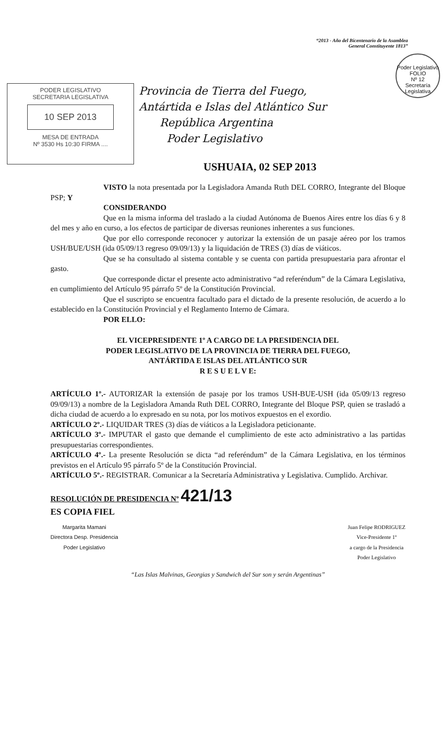“2013 - Año del Bicentenario de la Asamblea
General Constituyente 1813”
PODER LEGISLATIVO
SECRETARIA LEGISLATIVA
10 SEP 2013
MESA DE ENTRADA
Nº 3530 Hs 10:30 FIRMA ....
Provincia de Tierra del Fuego,
Antártida e Islas del Atlántico Sur
República Argentina
Poder Legislativo
Poder Legislativo
FOLIO
Nº 12
Secretaría Legislativa
USHUAIA, 02 SEP 2013
VISTO la nota presentada por la Legisladora Amanda Ruth DEL CORRO, Integrante del Bloque PSP; Y
CONSIDERANDO
Que en la misma informa del traslado a la ciudad Autónoma de Buenos Aires entre los días 6 y 8 del mes y año en curso, a los efectos de participar de diversas reuniones inherentes a sus funciones.
Que por ello corresponde reconocer y autorizar la extensión de un pasaje aéreo por los tramos USH/BUE/USH (ida 05/09/13 regreso 09/09/13) y la liquidación de TRES (3) días de viáticos.
Que se ha consultado al sistema contable y se cuenta con partida presupuestaria para afrontar el gasto.
Que corresponde dictar el presente acto administrativo “ad referéndum” de la Cámara Legislativa, en cumplimiento del Artículo 95 párrafo 5º de la Constitución Provincial.
Que el suscripto se encuentra facultado para el dictado de la presente resolución, de acuerdo a lo establecido en la Constitución Provincial y el Reglamento Interno de Cámara.
POR ELLO:
EL VICEPRESIDENTE 1º A CARGO DE LA PRESIDENCIA DEL
PODER LEGISLATIVO DE LA PROVINCIA DE TIERRA DEL FUEGO,
ANTÁRTIDA E ISLAS DEL ATLÁNTICO SUR
R E S U E L V E:
ARTÍCULO 1º.- AUTORIZAR la extensión de pasaje por los tramos USH-BUE-USH (ida 05/09/13 regreso 09/09/13) a nombre de la Legisladora Amanda Ruth DEL CORRO, Integrante del Bloque PSP, quien se trasladó a dicha ciudad de acuerdo a lo expresado en su nota, por los motivos expuestos en el exordio.
ARTÍCULO 2º.- LIQUIDAR TRES (3) días de viáticos a la Legisladora peticionante.
ARTÍCULO 3º.- IMPUTAR el gasto que demande el cumplimiento de este acto administrativo a las partidas presupuestarias correspondientes.
ARTÍCULO 4º.- La presente Resolución se dicta “ad referéndum” de la Cámara Legislativa, en los términos previstos en el Artículo 95 párrafo 5º de la Constitución Provincial.
ARTÍCULO 5º.- REGISTRAR. Comunicar a la Secretaría Administrativa y Legislativa. Cumplido. Archivar.
RESOLUCIÓN DE PRESIDENCIA Nº 421/13
ES COPIA FIEL
Margarita Mamani
Directora Desp. Presidencia
Poder Legislativo
Juan Felipe RODRIGUEZ
Vice-Presidente 1º
a cargo de la Presidencia
Poder Legislativo
“Las Islas Malvinas, Georgias y Sandwich del Sur son y serán Argentinas”